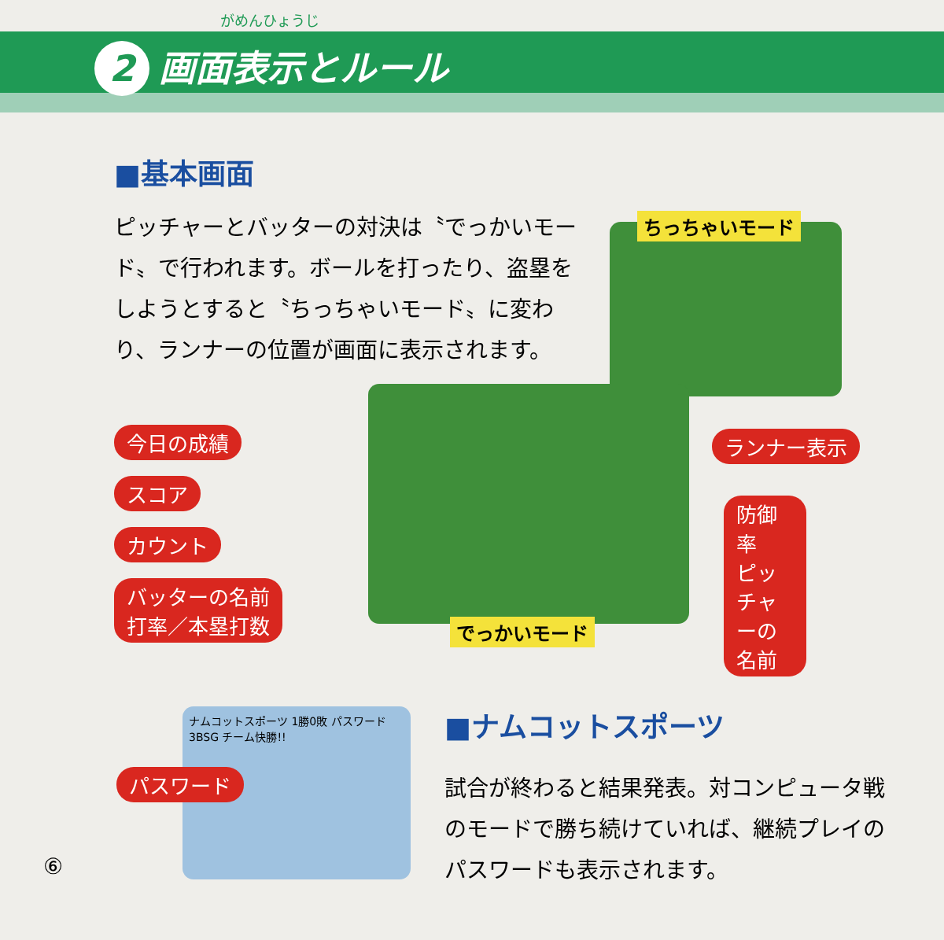がめんひょうじ
2 画面表示とルール
■基本画面
ピッチャーとバッターの対決は〝でっかいモード〟で行われます。ボールを打ったり、盗塁をしようとすると〝ちっちゃいモード〟に変わり、ランナーの位置が画面に表示されます。
ちっちゃいモード
でっかいモード
今日の成績
スコア
カウント
バッターの名前
打率／本塁打数
ランナー表示
防御率
ピッチャーの名前
ナムコットスポーツ 1勝0敗 パスワード 3BSG チーム快勝!!
パスワード
■ナムコットスポーツ
試合が終わると結果発表。対コンピュータ戦のモードで勝ち続けていれば、継続プレイのパスワードも表示されます。
⑥